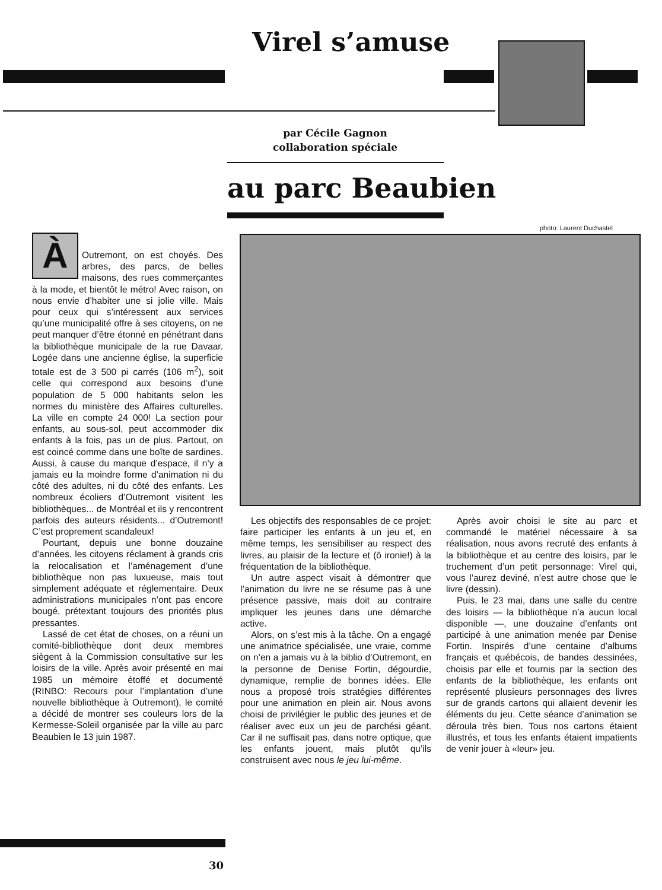Virel s’amuse
par Cécile Gagnon
collaboration spéciale
au parc Beaubien
photo: Laurent Duchastel
ÀOutremont, on est choyés. Des arbres, des parcs, de belles maisons, des rues commerçantes à la mode, et bientôt le métro! Avec raison, on nous envie d’habiter une si jolie ville. Mais pour ceux qui s’intéressent aux services qu’une municipalité offre à ses citoyens, on ne peut manquer d’être étonné en pénétrant dans la bibliothèque municipale de la rue Davaar. Logée dans une ancienne église, la superficie totale est de 3 500 pi carrés (106 m<sup>2</sup>), soit celle qui correspond aux besoins d’une population de 5 000 habitants selon les normes du ministère des Affaires culturelles. La ville en compte 24 000! La section pour enfants, au sous-sol, peut accommoder dix enfants à la fois, pas un de plus. Partout, on est coincé comme dans une boîte de sardines. Aussi, à cause du manque d’espace, il n’y a jamais eu la moindre forme d’animation ni du côté des adultes, ni du côté des enfants. Les nombreux écoliers d’Outremont visitent les bibliothèques... de Montréal et ils y rencontrent parfois des auteurs résidents... d’Outremont! C’est proprement scandaleux!
Pourtant, depuis une bonne douzaine d’années, les citoyens réclament à grands cris la relocalisation et l’aménagement d’une bibliothèque non pas luxueuse, mais tout simplement adéquate et réglementaire. Deux administrations municipales n’ont pas encore bougé, prétextant toujours des priorités plus pressantes.
Lassé de cet état de choses, on a réuni un comité-bibliothèque dont deux membres siègent à la Commission consultative sur les loisirs de la ville. Après avoir présenté en mai 1985 un mémoire étoffé et documenté (RINBO: Recours pour l’implantation d’une nouvelle bibliothèque à Outremont), le comité a décidé de montrer ses couleurs lors de la Kermesse-Soleil organisée par la ville au parc Beaubien le 13 juin 1987.
Les objectifs des responsables de ce projet: faire participer les enfants à un jeu et, en même temps, les sensibiliser au respect des livres, au plaisir de la lecture et (ô ironie!) à la fréquentation de la bibliothèque.
Un autre aspect visait à démontrer que l’animation du livre ne se résume pas à une présence passive, mais doit au contraire impliquer les jeunes dans une démarche active.
Alors, on s’est mis à la tâche. On a engagé une animatrice spécialisée, une vraie, comme on n’en a jamais vu à la biblio d’Outremont, en la personne de Denise Fortin, dégourdie, dynamique, remplie de bonnes idées. Elle nous a proposé trois stratégies différentes pour une animation en plein air. Nous avons choisi de privilégier le public des jeunes et de réaliser avec eux un jeu de parchési géant. Car il ne suffisait pas, dans notre optique, que les enfants jouent, mais plutôt qu’ils construisent avec nous le jeu lui-même.
Après avoir choisi le site au parc et commandé le matériel nécessaire à sa réalisation, nous avons recruté des enfants à la bibliothèque et au centre des loisirs, par le truchement d’un petit personnage: Virel qui, vous l’aurez deviné, n’est autre chose que le livre (dessin).
Puis, le 23 mai, dans une salle du centre des loisirs — la bibliothèque n’a aucun local disponible —, une douzaine d’enfants ont participé à une animation menée par Denise Fortin. Inspirés d’une centaine d’albums français et québécois, de bandes dessinées, choisis par elle et fournis par la section des enfants de la bibliothèque, les enfants ont représenté plusieurs personnages des livres sur de grands cartons qui allaient devenir les éléments du jeu. Cette séance d’animation se déroula très bien. Tous nos cartons étaient illustrés, et tous les enfants étaient impatients de venir jouer à «leur» jeu.
30